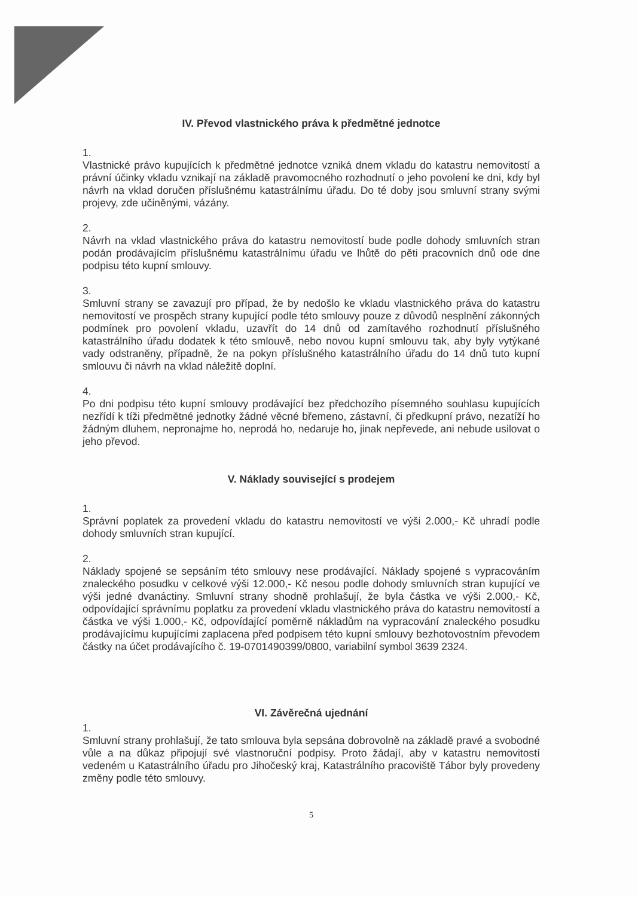IV. Převod vlastnického práva k předmětné jednotce
1.
Vlastnické právo kupujících k předmětné jednotce vzniká dnem vkladu do katastru nemovitostí a právní účinky vkladu vznikají na základě pravomocného rozhodnutí o jeho povolení ke dni, kdy byl návrh na vklad doručen příslušnému katastrálnímu úřadu. Do té doby jsou smluvní strany svými projevy, zde učiněnými, vázány.
2.
Návrh na vklad vlastnického práva do katastru nemovitostí bude podle dohody smluvních stran podán prodávajícím příslušnému katastrálnímu úřadu ve lhůtě do pěti pracovních dnů ode dne podpisu této kupní smlouvy.
3.
Smluvní strany se zavazují pro případ, že by nedošlo ke vkladu vlastnického práva do katastru nemovitostí ve prospěch strany kupující podle této smlouvy pouze z důvodů nesplnění zákonných podmínek pro povolení vkladu, uzavřít do 14 dnů od zamítavého rozhodnutí příslušného katastrálního úřadu dodatek k této smlouvě, nebo novou kupní smlouvu tak, aby byly vytýkané vady odstraněny, případně, že na pokyn příslušného katastrálního úřadu do 14 dnů tuto kupní smlouvu či návrh na vklad náležitě doplní.
4.
Po dni podpisu této kupní smlouvy prodávající bez předchozího písemného souhlasu kupujících nezřídí k tíži předmětné jednotky žádné věcné břemeno, zástavní, či předkupní právo, nezatíží ho žádným dluhem, nepronajme ho, neprodá ho, nedaruje ho, jinak nepřevede, ani nebude usilovat o jeho převod.
V. Náklady související s prodejem
1.
Správní poplatek za provedení vkladu do katastru nemovitostí ve výši 2.000,- Kč uhradí podle dohody smluvních stran kupující.
2.
Náklady spojené se sepsáním této smlouvy nese prodávající. Náklady spojené s vypracováním znaleckého posudku v celkové výši 12.000,- Kč nesou podle dohody smluvních stran kupující ve výši jedné dvanáctiny. Smluvní strany shodně prohlašují, že byla částka ve výši 2.000,- Kč, odpovídající správnímu poplatku za provedení vkladu vlastnického práva do katastru nemovitostí a částka ve výši 1.000,- Kč, odpovídající poměrně nákladům na vypracování znaleckého posudku prodávajícímu kupujícími zaplacena před podpisem této kupní smlouvy bezhotovostním převodem částky na účet prodávajícího č. 19-0701490399/0800, variabilní symbol 3639 2324.
VI. Závěrečná ujednání
1.
Smluvní strany prohlašují, že tato smlouva byla sepsána dobrovolně na základě pravé a svobodné vůle a na důkaz připojují své vlastnoruční podpisy. Proto žádají, aby v katastru nemovitostí vedeném u Katastrálního úřadu pro Jihočeský kraj, Katastrálního pracoviště Tábor byly provedeny změny podle této smlouvy.
5